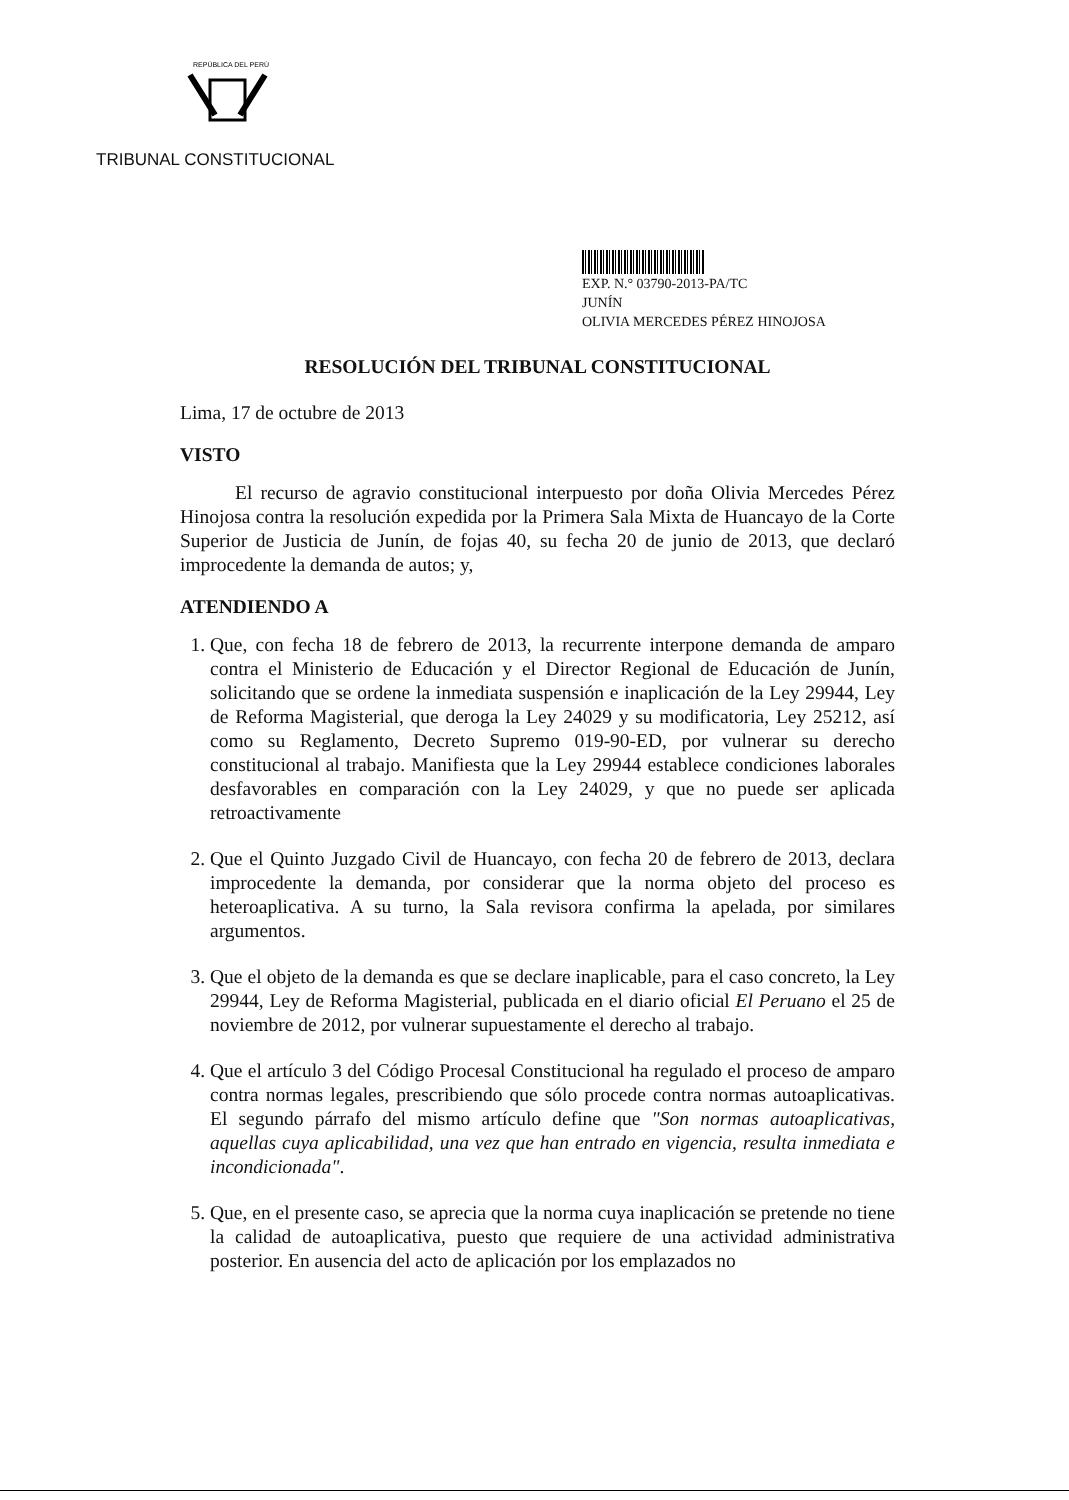REPÚBLICA DEL PERÚ
TRIBUNAL CONSTITUCIONAL
EXP. N.° 03790-2013-PA/TC
JUNÍN
OLIVIA MERCEDES PÉREZ HINOJOSA
RESOLUCIÓN DEL TRIBUNAL CONSTITUCIONAL
Lima, 17 de octubre de 2013
VISTO
El recurso de agravio constitucional interpuesto por doña Olivia Mercedes Pérez Hinojosa contra la resolución expedida por la Primera Sala Mixta de Huancayo de la Corte Superior de Justicia de Junín, de fojas 40, su fecha 20 de junio de 2013, que declaró improcedente la demanda de autos; y,
ATENDIENDO A
1. Que, con fecha 18 de febrero de 2013, la recurrente interpone demanda de amparo contra el Ministerio de Educación y el Director Regional de Educación de Junín, solicitando que se ordene la inmediata suspensión e inaplicación de la Ley 29944, Ley de Reforma Magisterial, que deroga la Ley 24029 y su modificatoria, Ley 25212, así como su Reglamento, Decreto Supremo 019-90-ED, por vulnerar su derecho constitucional al trabajo. Manifiesta que la Ley 29944 establece condiciones laborales desfavorables en comparación con la Ley 24029, y que no puede ser aplicada retroactivamente
2. Que el Quinto Juzgado Civil de Huancayo, con fecha 20 de febrero de 2013, declara improcedente la demanda, por considerar que la norma objeto del proceso es heteroaplicativa. A su turno, la Sala revisora confirma la apelada, por similares argumentos.
3. Que el objeto de la demanda es que se declare inaplicable, para el caso concreto, la Ley 29944, Ley de Reforma Magisterial, publicada en el diario oficial El Peruano el 25 de noviembre de 2012, por vulnerar supuestamente el derecho al trabajo.
4. Que el artículo 3 del Código Procesal Constitucional ha regulado el proceso de amparo contra normas legales, prescribiendo que sólo procede contra normas autoaplicativas. El segundo párrafo del mismo artículo define que "Son normas autoaplicativas, aquellas cuya aplicabilidad, una vez que han entrado en vigencia, resulta inmediata e incondicionada".
5. Que, en el presente caso, se aprecia que la norma cuya inaplicación se pretende no tiene la calidad de autoaplicativa, puesto que requiere de una actividad administrativa posterior. En ausencia del acto de aplicación por los emplazados no